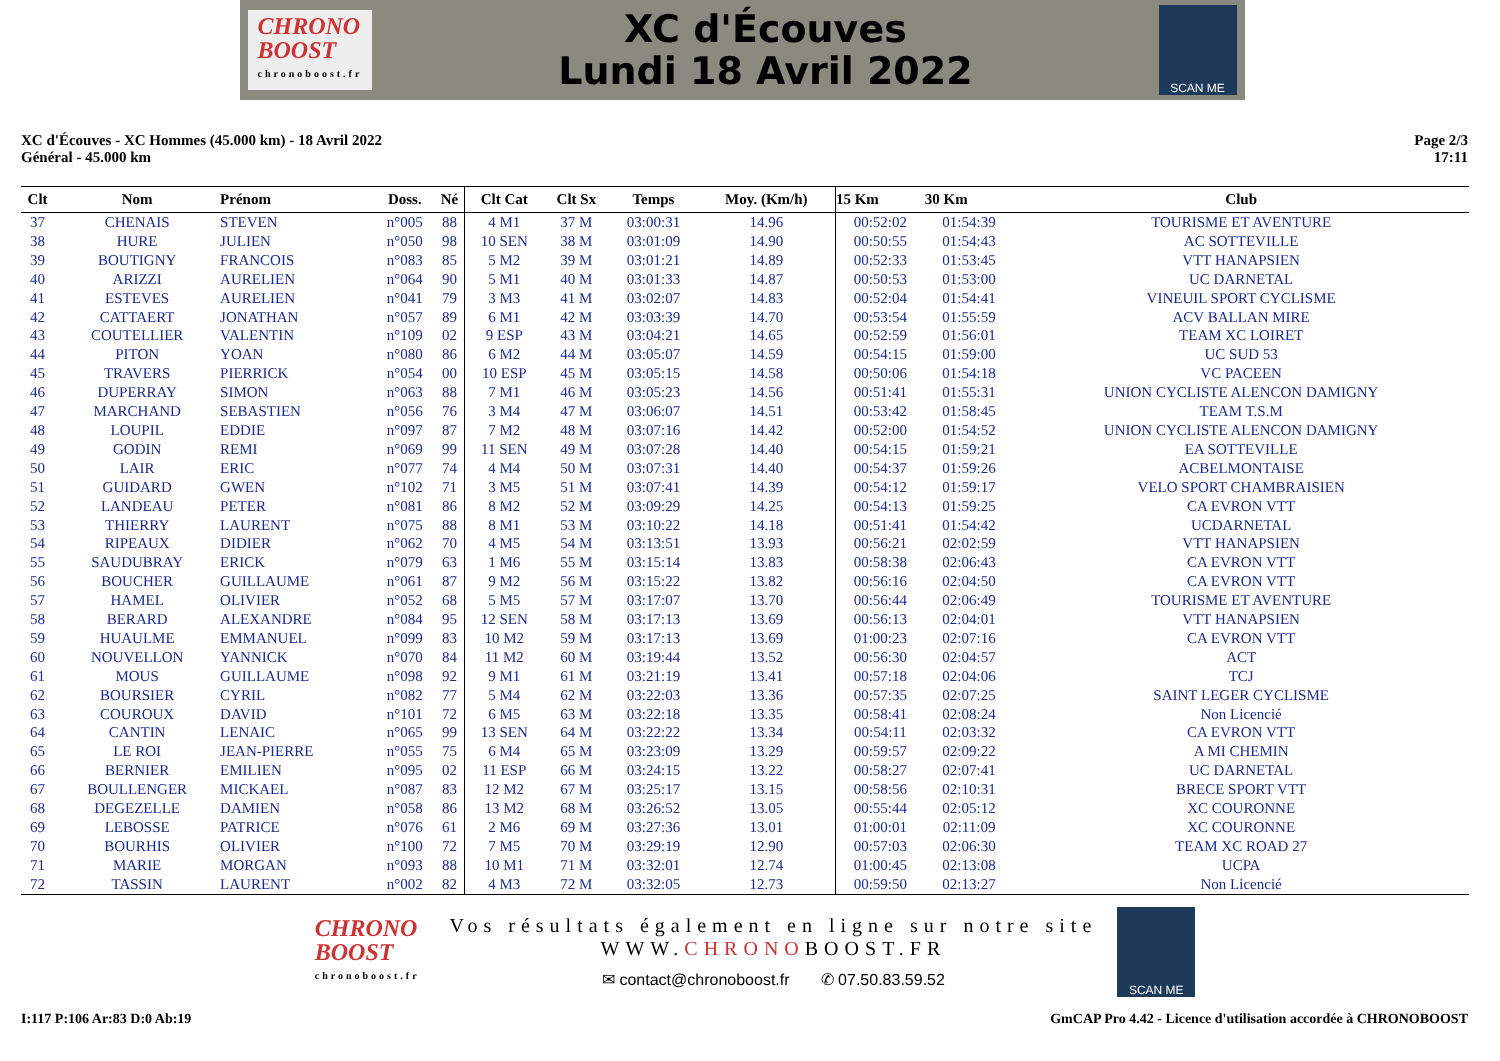CHRONO
BOOST
chronoboost.fr
XC d'Écouves
Lundi 18 Avril 2022
SCAN ME
XC d'Écouves - XC Hommes (45.000 km) - 18 Avril 2022
Général - 45.000 km
Page 2/3
17:11
| Clt | Nom | Prénom | Doss. | Né | Clt Cat | Clt Sx | Temps | Moy. (Km/h) | 15 Km | 30 Km | Club |
| --- | --- | --- | --- | --- | --- | --- | --- | --- | --- | --- | --- |
| 37 | CHENAIS | STEVEN | n°005 | 88 | 4 M1 | 37 M | 03:00:31 | 14.96 | 00:52:02 | 01:54:39 | TOURISME ET AVENTURE |
| 38 | HURE | JULIEN | n°050 | 98 | 10 SEN | 38 M | 03:01:09 | 14.90 | 00:50:55 | 01:54:43 | AC SOTTEVILLE |
| 39 | BOUTIGNY | FRANCOIS | n°083 | 85 | 5 M2 | 39 M | 03:01:21 | 14.89 | 00:52:33 | 01:53:45 | VTT HANAPSIEN |
| 40 | ARIZZI | AURELIEN | n°064 | 90 | 5 M1 | 40 M | 03:01:33 | 14.87 | 00:50:53 | 01:53:00 | UC DARNETAL |
| 41 | ESTEVES | AURELIEN | n°041 | 79 | 3 M3 | 41 M | 03:02:07 | 14.83 | 00:52:04 | 01:54:41 | VINEUIL SPORT CYCLISME |
| 42 | CATTAERT | JONATHAN | n°057 | 89 | 6 M1 | 42 M | 03:03:39 | 14.70 | 00:53:54 | 01:55:59 | ACV BALLAN MIRE |
| 43 | COUTELLIER | VALENTIN | n°109 | 02 | 9 ESP | 43 M | 03:04:21 | 14.65 | 00:52:59 | 01:56:01 | TEAM XC LOIRET |
| 44 | PITON | YOAN | n°080 | 86 | 6 M2 | 44 M | 03:05:07 | 14.59 | 00:54:15 | 01:59:00 | UC SUD 53 |
| 45 | TRAVERS | PIERRICK | n°054 | 00 | 10 ESP | 45 M | 03:05:15 | 14.58 | 00:50:06 | 01:54:18 | VC PACEEN |
| 46 | DUPERRAY | SIMON | n°063 | 88 | 7 M1 | 46 M | 03:05:23 | 14.56 | 00:51:41 | 01:55:31 | UNION CYCLISTE ALENCON DAMIGNY |
| 47 | MARCHAND | SEBASTIEN | n°056 | 76 | 3 M4 | 47 M | 03:06:07 | 14.51 | 00:53:42 | 01:58:45 | TEAM T.S.M |
| 48 | LOUPIL | EDDIE | n°097 | 87 | 7 M2 | 48 M | 03:07:16 | 14.42 | 00:52:00 | 01:54:52 | UNION CYCLISTE ALENCON DAMIGNY |
| 49 | GODIN | REMI | n°069 | 99 | 11 SEN | 49 M | 03:07:28 | 14.40 | 00:54:15 | 01:59:21 | EA SOTTEVILLE |
| 50 | LAIR | ERIC | n°077 | 74 | 4 M4 | 50 M | 03:07:31 | 14.40 | 00:54:37 | 01:59:26 | ACBELMONTAISE |
| 51 | GUIDARD | GWEN | n°102 | 71 | 3 M5 | 51 M | 03:07:41 | 14.39 | 00:54:12 | 01:59:17 | VELO SPORT CHAMBRAISIEN |
| 52 | LANDEAU | PETER | n°081 | 86 | 8 M2 | 52 M | 03:09:29 | 14.25 | 00:54:13 | 01:59:25 | CA EVRON VTT |
| 53 | THIERRY | LAURENT | n°075 | 88 | 8 M1 | 53 M | 03:10:22 | 14.18 | 00:51:41 | 01:54:42 | UCDARNETAL |
| 54 | RIPEAUX | DIDIER | n°062 | 70 | 4 M5 | 54 M | 03:13:51 | 13.93 | 00:56:21 | 02:02:59 | VTT HANAPSIEN |
| 55 | SAUDUBRAY | ERICK | n°079 | 63 | 1 M6 | 55 M | 03:15:14 | 13.83 | 00:58:38 | 02:06:43 | CA EVRON VTT |
| 56 | BOUCHER | GUILLAUME | n°061 | 87 | 9 M2 | 56 M | 03:15:22 | 13.82 | 00:56:16 | 02:04:50 | CA EVRON VTT |
| 57 | HAMEL | OLIVIER | n°052 | 68 | 5 M5 | 57 M | 03:17:07 | 13.70 | 00:56:44 | 02:06:49 | TOURISME ET AVENTURE |
| 58 | BERARD | ALEXANDRE | n°084 | 95 | 12 SEN | 58 M | 03:17:13 | 13.69 | 00:56:13 | 02:04:01 | VTT HANAPSIEN |
| 59 | HUAULME | EMMANUEL | n°099 | 83 | 10 M2 | 59 M | 03:17:13 | 13.69 | 01:00:23 | 02:07:16 | CA EVRON VTT |
| 60 | NOUVELLON | YANNICK | n°070 | 84 | 11 M2 | 60 M | 03:19:44 | 13.52 | 00:56:30 | 02:04:57 | ACT |
| 61 | MOUS | GUILLAUME | n°098 | 92 | 9 M1 | 61 M | 03:21:19 | 13.41 | 00:57:18 | 02:04:06 | TCJ |
| 62 | BOURSIER | CYRIL | n°082 | 77 | 5 M4 | 62 M | 03:22:03 | 13.36 | 00:57:35 | 02:07:25 | SAINT LEGER CYCLISME |
| 63 | COUROUX | DAVID | n°101 | 72 | 6 M5 | 63 M | 03:22:18 | 13.35 | 00:58:41 | 02:08:24 | Non Licencié |
| 64 | CANTIN | LENAIC | n°065 | 99 | 13 SEN | 64 M | 03:22:22 | 13.34 | 00:54:11 | 02:03:32 | CA EVRON VTT |
| 65 | LE ROI | JEAN-PIERRE | n°055 | 75 | 6 M4 | 65 M | 03:23:09 | 13.29 | 00:59:57 | 02:09:22 | A MI CHEMIN |
| 66 | BERNIER | EMILIEN | n°095 | 02 | 11 ESP | 66 M | 03:24:15 | 13.22 | 00:58:27 | 02:07:41 | UC DARNETAL |
| 67 | BOULLENGER | MICKAEL | n°087 | 83 | 12 M2 | 67 M | 03:25:17 | 13.15 | 00:58:56 | 02:10:31 | BRECE SPORT VTT |
| 68 | DEGEZELLE | DAMIEN | n°058 | 86 | 13 M2 | 68 M | 03:26:52 | 13.05 | 00:55:44 | 02:05:12 | XC COURONNE |
| 69 | LEBOSSE | PATRICE | n°076 | 61 | 2 M6 | 69 M | 03:27:36 | 13.01 | 01:00:01 | 02:11:09 | XC COURONNE |
| 70 | BOURHIS | OLIVIER | n°100 | 72 | 7 M5 | 70 M | 03:29:19 | 12.90 | 00:57:03 | 02:06:30 | TEAM XC ROAD 27 |
| 71 | MARIE | MORGAN | n°093 | 88 | 10 M1 | 71 M | 03:32:01 | 12.74 | 01:00:45 | 02:13:08 | UCPA |
| 72 | TASSIN | LAURENT | n°002 | 82 | 4 M3 | 72 M | 03:32:05 | 12.73 | 00:59:50 | 02:13:27 | Non Licencié |
CHRONO
BOOST
chronoboost.fr
Vos résultats également en ligne sur notre site
WWW.CHRONOBOOST.FR
✉ contact@chronoboost.fr ✆ 07.50.83.59.52
SCAN ME
I:117 P:106 Ar:83 D:0 Ab:19 GmCAP Pro 4.42 - Licence d'utilisation accordée à CHRONOBOOST